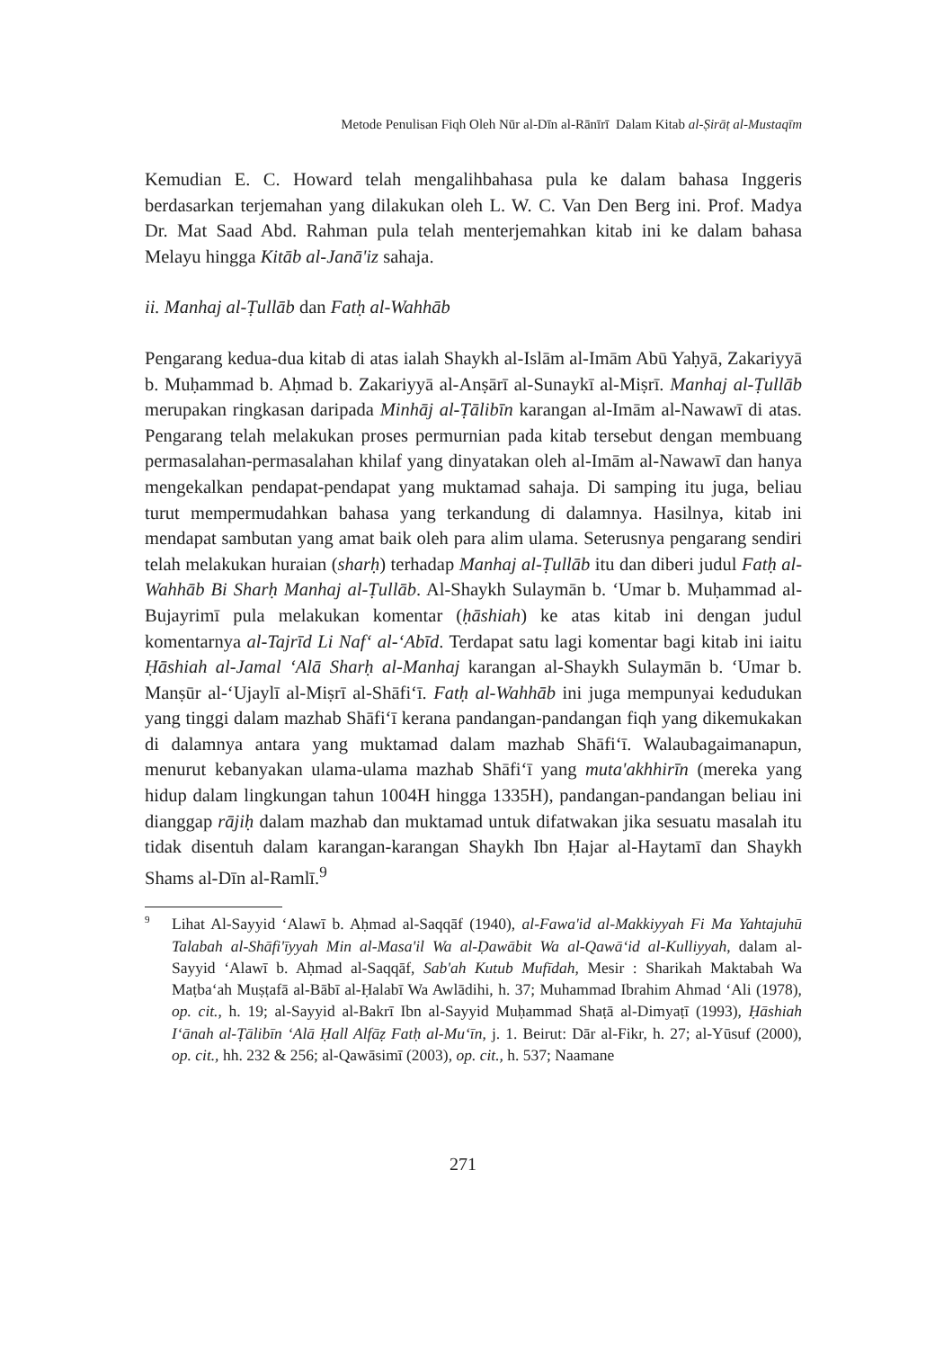Metode Penulisan Fiqh Oleh Nūr al-Dīn al-Rānīrī Dalam Kitab al-Ṣirāṭ al-Mustaqīm
Kemudian E. C. Howard telah mengalihbahasa pula ke dalam bahasa Inggeris berdasarkan terjemahan yang dilakukan oleh L. W. C. Van Den Berg ini. Prof. Madya Dr. Mat Saad Abd. Rahman pula telah menterjemahkan kitab ini ke dalam bahasa Melayu hingga Kitāb al-Janā'iz sahaja.
ii. Manhaj al-Ṭullāb dan Fatḥ al-Wahhāb
Pengarang kedua-dua kitab di atas ialah Shaykh al-Islām al-Imām Abū Yaḥyā, Zakariyyā b. Muḥammad b. Aḥmad b. Zakariyyā al-Anṣārī al-Sunaykī al-Miṣrī. Manhaj al-Ṭullāb merupakan ringkasan daripada Minhāj al-Ṭālibīn karangan al-Imām al-Nawawī di atas. Pengarang telah melakukan proses permurnian pada kitab tersebut dengan membuang permasalahan-permasalahan khilaf yang dinyatakan oleh al-Imām al-Nawawī dan hanya mengekalkan pendapat-pendapat yang muktamad sahaja. Di samping itu juga, beliau turut mempermudahkan bahasa yang terkandung di dalamnya. Hasilnya, kitab ini mendapat sambutan yang amat baik oleh para alim ulama. Seterusnya pengarang sendiri telah melakukan huraian (sharḥ) terhadap Manhaj al-Ṭullāb itu dan diberi judul Fatḥ al-Wahhāb Bi Sharḥ Manhaj al-Ṭullāb. Al-Shaykh Sulaymān b. ‘Umar b. Muḥammad al-Bujayrimī pula melakukan komentar (ḥāshiah) ke atas kitab ini dengan judul komentarnya al-Tajrīd Li Naf‘ al-‘Abīd. Terdapat satu lagi komentar bagi kitab ini iaitu Ḥāshiah al-Jamal ‘Alā Sharḥ al-Manhaj karangan al-Shaykh Sulaymān b. ‘Umar b. Manṣūr al-‘Ujaylī al-Miṣrī al-Shāfi‘ī. Fatḥ al-Wahhāb ini juga mempunyai kedudukan yang tinggi dalam mazhab Shāfi‘ī kerana pandangan-pandangan fiqh yang dikemukakan di dalamnya antara yang muktamad dalam mazhab Shāfi‘ī. Walaubagaimanapun, menurut kebanyakan ulama-ulama mazhab Shāfi‘ī yang muta'akhhirīn (mereka yang hidup dalam lingkungan tahun 1004H hingga 1335H), pandangan-pandangan beliau ini dianggap rājiḥ dalam mazhab dan muktamad untuk difatwakan jika sesuatu masalah itu tidak disentuh dalam karangan-karangan Shaykh Ibn Ḥajar al-Haytamī dan Shaykh Shams al-Dīn al-Ramlī.<sup>9</sup>
<sup>9</sup>
Lihat Al-Sayyid ‘Alawī b. Aḥmad al-Saqqāf (1940), al-Fawa'id al-Makkiyyah Fi Ma Yahtajuhū Talabah al-Shāfi'īyyah Min al-Masa'il Wa al-Ḍawābit Wa al-Qawā‘id al-Kulliyyah, dalam al-Sayyid ‘Alawī b. Aḥmad al-Saqqāf, Sab'ah Kutub Mufīdah, Mesir : Sharikah Maktabah Wa Maṭba‘ah Muṣṭafā al-Bābī al-Ḥalabī Wa Awlādihi, h. 37; Muhammad Ibrahim Ahmad ‘Ali (1978), op. cit., h. 19; al-Sayyid al-Bakrī Ibn al-Sayyid Muḥammad Shaṭā al-Dimyaṭī (1993), Ḥāshiah I‘ānah al-Ṭālibīn ‘Alā Ḥall Alfāẓ Fatḥ al-Mu‘īn, j. 1. Beirut: Dār al-Fikr, h. 27; al-Yūsuf (2000), op. cit., hh. 232 & 256; al-Qawāsimī (2003), op. cit., h. 537; Naamane
271